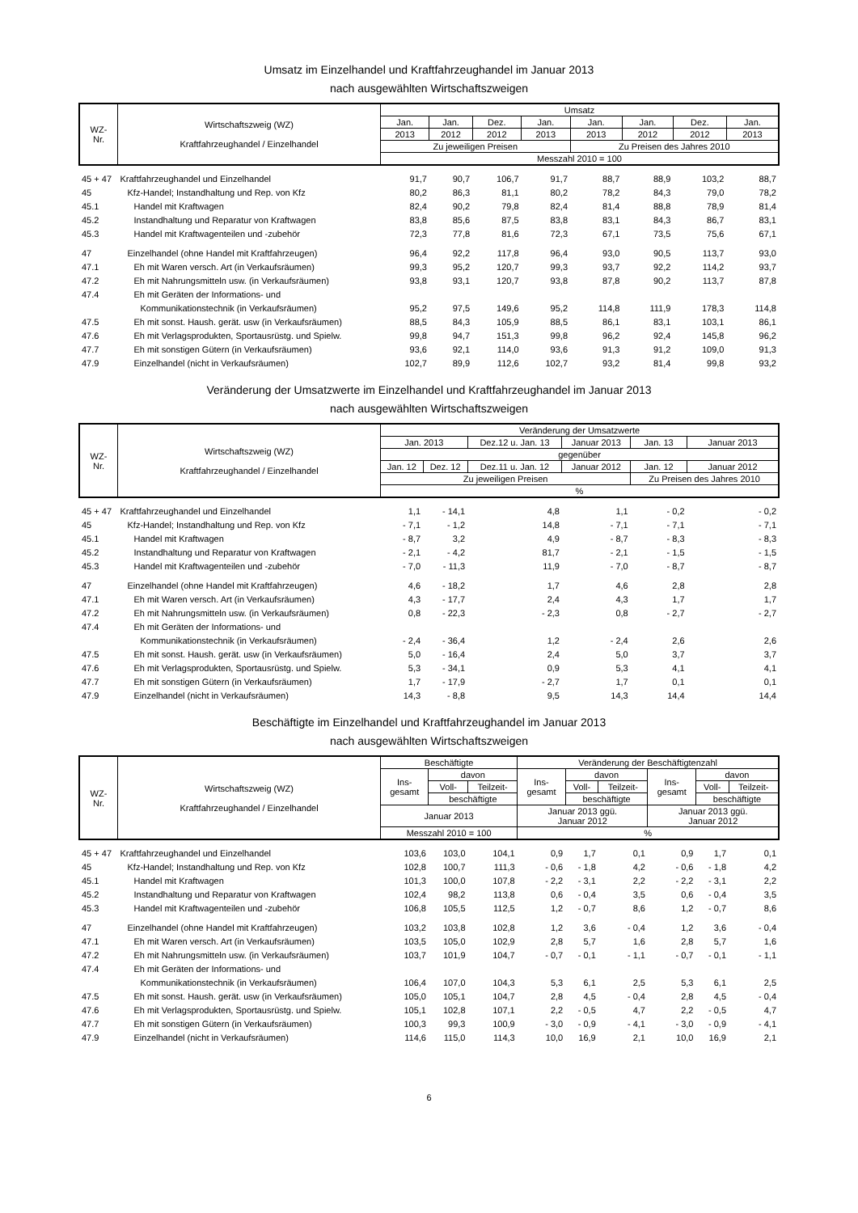Umsatz im Einzelhandel und Kraftfahrzeughandel im Januar 2013
nach ausgewählten Wirtschaftszweigen
| WZ- Nr. | Wirtschaftszweig (WZ) Kraftfahrzeughandel / Einzelhandel | Umsatz | | | | | | | |
| --- | --- | --- | --- | --- | --- | --- | --- | --- | --- |
| | | Jan. | Jan. | Dez. | Jan. | Jan. | Jan. | Dez. | Jan. |
| | | 2013 | 2012 | 2012 | 2013 | 2013 | 2012 | 2012 | 2013 |
| | | Zu jeweiligen Preisen | | | | Zu Preisen des Jahres 2010 | | | |
| | | Messzahl 2010 = 100 | | | | | | | |
| 45 + 47 | Kraftfahrzeughandel und Einzelhandel | 91,7 | 90,7 | 106,7 | 91,7 | 88,7 | 88,9 | 103,2 | 88,7 |
| 45 | Kfz-Handel; Instandhaltung und Rep. von Kfz | 80,2 | 86,3 | 81,1 | 80,2 | 78,2 | 84,3 | 79,0 | 78,2 |
| 45.1 | Handel mit Kraftwagen | 82,4 | 90,2 | 79,8 | 82,4 | 81,4 | 88,8 | 78,9 | 81,4 |
| 45.2 | Instandhaltung und Reparatur von Kraftwagen | 83,8 | 85,6 | 87,5 | 83,8 | 83,1 | 84,3 | 86,7 | 83,1 |
| 45.3 | Handel mit Kraftwagenteilen und -zubehör | 72,3 | 77,8 | 81,6 | 72,3 | 67,1 | 73,5 | 75,6 | 67,1 |
| 47 | Einzelhandel (ohne Handel mit Kraftfahrzeugen) | 96,4 | 92,2 | 117,8 | 96,4 | 93,0 | 90,5 | 113,7 | 93,0 |
| 47.1 | Eh mit Waren versch. Art (in Verkaufsräumen) | 99,3 | 95,2 | 120,7 | 99,3 | 93,7 | 92,2 | 114,2 | 93,7 |
| 47.2 | Eh mit Nahrungsmitteln usw. (in Verkaufsräumen) | 93,8 | 93,1 | 120,7 | 93,8 | 87,8 | 90,2 | 113,7 | 87,8 |
| 47.4 | Eh mit Geräten der Informations- und | | | | | | | | |
| | Kommunikationstechnik (in Verkaufsräumen) | 95,2 | 97,5 | 149,6 | 95,2 | 114,8 | 111,9 | 178,3 | 114,8 |
| 47.5 | Eh mit sonst. Haush. gerät. usw (in Verkaufsräumen) | 88,5 | 84,3 | 105,9 | 88,5 | 86,1 | 83,1 | 103,1 | 86,1 |
| 47.6 | Eh mit Verlagsprodukten, Sportausrüstg. und Spielw. | 99,8 | 94,7 | 151,3 | 99,8 | 96,2 | 92,4 | 145,8 | 96,2 |
| 47.7 | Eh mit sonstigen Gütern (in Verkaufsräumen) | 93,6 | 92,1 | 114,0 | 93,6 | 91,3 | 91,2 | 109,0 | 91,3 |
| 47.9 | Einzelhandel (nicht in Verkaufsräumen) | 102,7 | 89,9 | 112,6 | 102,7 | 93,2 | 81,4 | 99,8 | 93,2 |
Veränderung der Umsatzwerte im Einzelhandel und Kraftfahrzeughandel im Januar 2013
nach ausgewählten Wirtschaftszweigen
| WZ- Nr. | Wirtschaftszweig (WZ) Kraftfahrzeughandel / Einzelhandel | Veränderung der Umsatzwerte | | | | | |
| --- | --- | --- | --- | --- | --- | --- | --- |
| | | Jan. 2013 | | Dez.12 u. Jan. 13 | Januar 2013 | Jan. 13 | Januar 2013 |
| | | gegenüber | | | | | |
| | | Jan. 12 | Dez. 12 | Dez.11 u. Jan. 12 | Januar 2012 | Jan. 12 | Januar 2012 |
| | | Zu jeweiligen Preisen | | | | Zu Preisen des Jahres 2010 | |
| | | % | | | | | |
| 45 + 47 | Kraftfahrzeughandel und Einzelhandel | 1,1 | - 14,1 | 4,8 | 1,1 | - 0,2 | - 0,2 |
| 45 | Kfz-Handel; Instandhaltung und Rep. von Kfz | - 7,1 | - 1,2 | 14,8 | - 7,1 | - 7,1 | - 7,1 |
| 45.1 | Handel mit Kraftwagen | - 8,7 | 3,2 | 4,9 | - 8,7 | - 8,3 | - 8,3 |
| 45.2 | Instandhaltung und Reparatur von Kraftwagen | - 2,1 | - 4,2 | 81,7 | - 2,1 | - 1,5 | - 1,5 |
| 45.3 | Handel mit Kraftwagenteilen und -zubehör | - 7,0 | - 11,3 | 11,9 | - 7,0 | - 8,7 | - 8,7 |
| 47 | Einzelhandel (ohne Handel mit Kraftfahrzeugen) | 4,6 | - 18,2 | 1,7 | 4,6 | 2,8 | 2,8 |
| 47.1 | Eh mit Waren versch. Art (in Verkaufsräumen) | 4,3 | - 17,7 | 2,4 | 4,3 | 1,7 | 1,7 |
| 47.2 | Eh mit Nahrungsmitteln usw. (in Verkaufsräumen) | 0,8 | - 22,3 | - 2,3 | 0,8 | - 2,7 | - 2,7 |
| 47.4 | Eh mit Geräten der Informations- und | | | | | | |
| | Kommunikationstechnik (in Verkaufsräumen) | - 2,4 | - 36,4 | 1,2 | - 2,4 | 2,6 | 2,6 |
| 47.5 | Eh mit sonst. Haush. gerät. usw (in Verkaufsräumen) | 5,0 | - 16,4 | 2,4 | 5,0 | 3,7 | 3,7 |
| 47.6 | Eh mit Verlagsprodukten, Sportausrüstg. und Spielw. | 5,3 | - 34,1 | 0,9 | 5,3 | 4,1 | 4,1 |
| 47.7 | Eh mit sonstigen Gütern (in Verkaufsräumen) | 1,7 | - 17,9 | - 2,7 | 1,7 | 0,1 | 0,1 |
| 47.9 | Einzelhandel (nicht in Verkaufsräumen) | 14,3 | - 8,8 | 9,5 | 14,3 | 14,4 | 14,4 |
Beschäftigte im Einzelhandel und Kraftfahrzeughandel im Januar 2013
nach ausgewählten Wirtschaftszweigen
| WZ- Nr. | Wirtschaftszweig (WZ) Kraftfahrzeughandel / Einzelhandel | Beschäftigte | | | Veränderung der Beschäftigtenzahl | | | | | |
| --- | --- | --- | --- | --- | --- | --- | --- | --- | --- | --- |
| | | Ins- gesamt | davon | | Ins- gesamt | davon | | Ins- gesamt | davon | |
| | | | Voll- | Teilzeit- | | Voll- | Teilzeit- | | Voll- | Teilzeit- |
| | | | beschäftigte | | | beschäftigte | | | beschäftigte | |
| | | Januar 2013 | | | Januar 2013 ggü. Januar 2012 | | | Januar 2013 ggü. Januar 2012 | | |
| | | Messzahl 2010 = 100 | | | % | | | | | |
| 45 + 47 | Kraftfahrzeughandel und Einzelhandel | 103,6 | 103,0 | 104,1 | 0,9 | 1,7 | 0,1 | 0,9 | 1,7 | 0,1 |
| 45 | Kfz-Handel; Instandhaltung und Rep. von Kfz | 102,8 | 100,7 | 111,3 | - 0,6 | - 1,8 | 4,2 | - 0,6 | - 1,8 | 4,2 |
| 45.1 | Handel mit Kraftwagen | 101,3 | 100,0 | 107,8 | - 2,2 | - 3,1 | 2,2 | - 2,2 | - 3,1 | 2,2 |
| 45.2 | Instandhaltung und Reparatur von Kraftwagen | 102,4 | 98,2 | 113,8 | 0,6 | - 0,4 | 3,5 | 0,6 | - 0,4 | 3,5 |
| 45.3 | Handel mit Kraftwagenteilen und -zubehör | 106,8 | 105,5 | 112,5 | 1,2 | - 0,7 | 8,6 | 1,2 | - 0,7 | 8,6 |
| 47 | Einzelhandel (ohne Handel mit Kraftfahrzeugen) | 103,2 | 103,8 | 102,8 | 1,2 | 3,6 | - 0,4 | 1,2 | 3,6 | - 0,4 |
| 47.1 | Eh mit Waren versch. Art (in Verkaufsräumen) | 103,5 | 105,0 | 102,9 | 2,8 | 5,7 | 1,6 | 2,8 | 5,7 | 1,6 |
| 47.2 | Eh mit Nahrungsmitteln usw. (in Verkaufsräumen) | 103,7 | 101,9 | 104,7 | - 0,7 | - 0,1 | - 1,1 | - 0,7 | - 0,1 | - 1,1 |
| 47.4 | Eh mit Geräten der Informations- und | | | | | | | | | |
| | Kommunikationstechnik (in Verkaufsräumen) | 106,4 | 107,0 | 104,3 | 5,3 | 6,1 | 2,5 | 5,3 | 6,1 | 2,5 |
| 47.5 | Eh mit sonst. Haush. gerät. usw (in Verkaufsräumen) | 105,0 | 105,1 | 104,7 | 2,8 | 4,5 | - 0,4 | 2,8 | 4,5 | - 0,4 |
| 47.6 | Eh mit Verlagsprodukten, Sportausrüstg. und Spielw. | 105,1 | 102,8 | 107,1 | 2,2 | - 0,5 | 4,7 | 2,2 | - 0,5 | 4,7 |
| 47.7 | Eh mit sonstigen Gütern (in Verkaufsräumen) | 100,3 | 99,3 | 100,9 | - 3,0 | - 0,9 | - 4,1 | - 3,0 | - 0,9 | - 4,1 |
| 47.9 | Einzelhandel (nicht in Verkaufsräumen) | 114,6 | 115,0 | 114,3 | 10,0 | 16,9 | 2,1 | 10,0 | 16,9 | 2,1 |
6